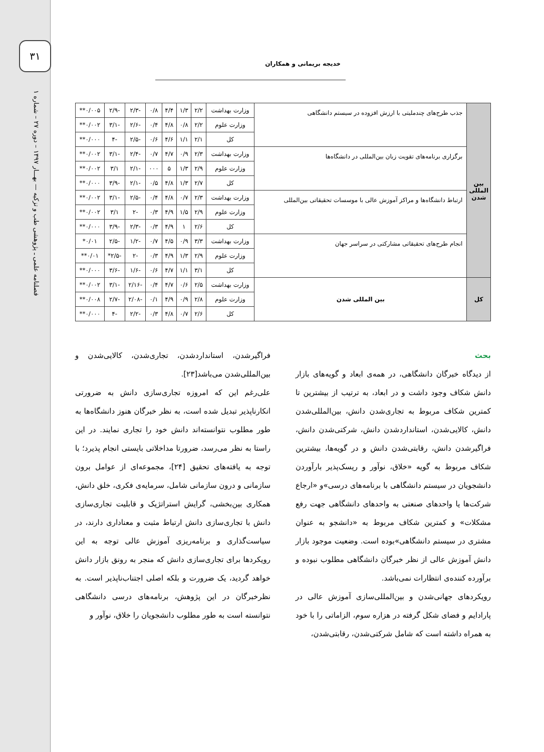۳۱
فصلنامه علمی ـ پژوهشی طب و تزکیه — بهـــار ۱۳۹۷ – دوره ۲۷ – شماره ۱
خدیجه بریمانی و همکاران
| بین المللی شدن | جذب طرح‌های چندملیتی با ارزش افزوده در سیستم دانشگاهی | وزارت بهداشت | ۲/۲ | ۱/۳ | ۴/۴ | ۰/۸ | -۲/۳ | -۲/۹ | ۰/۰۰۵** |
| | | وزارت علوم | ۲/۲ | ۰/۸ | ۴/۸ | ۰/۴ | -۲/۶ | -۳/۱ | ۰/۰۰۲** |
| | | کل | ۲/۱ | ۱/۱ | ۴/۶ | ۰/۶ | -۲/۵ | -۴ | ۰/۰۰۰** |
| | برگزاری برنامه‌های تقویت زبان بین‌المللی در دانشگاه‌ها | وزارت بهداشت | ۲/۳ | ۰/۹ | ۴/۷ | ۰/۷ | -۲/۴ | -۳/۱ | ۰/۰۰۲** |
| | | وزارت علوم | ۲/۹ | ۱/۳ | ۵ | ۰۰۰ | -۲/۱ | ۳/۱ | ۰/۰۰۲** |
| | | کل | ۲/۷ | ۱/۳ | ۴/۸ | ۰/۵ | -۲/۱ | -۳/۹ | ۰/۰۰۰** |
| | ارتباط دانشگاه‌ها و مراکز آموزش عالی با موسسات تحقیقاتی بین‌المللی | وزارت بهداشت | ۲/۳ | ۰/۷ | ۴/۸ | ۰/۴ | -۲/۵ | -۳/۱ | ۰/۰۰۲** |
| | | وزارت علوم | ۲/۹ | ۱/۵ | ۴/۹ | ۰/۳ | -۲ | ۳/۱ | ۰/۰۰۲** |
| | | کل | ۲/۶ | ۱ | ۴/۹ | ۰/۳ | -۲/۳ | -۳/۹ | ۰/۰۰۰** |
| | انجام طرح‌های تحقیقاتی مشارکتی در سراسر جهان | وزارت بهداشت | ۳/۳ | ۰/۹ | ۴/۵ | ۰/۷ | -۱/۲ | -۲/۵ | ۰/۰۱* |
| | | وزارت علوم | ۲/۹ | ۱/۳ | ۴/۹ | ۰/۳ | -۲ | -۲/۵* | ۰/۰۱** |
| | | کل | ۳/۱ | ۱/۱ | ۴/۷ | ۰/۶ | -۱/۶ | -۳/۶ | ۰/۰۰۰** |
| کل | بین المللی شدن | وزارت بهداشت | ۲/۵ | ۰/۶ | ۴/۷ | ۰/۴ | -۲/۱۶ | -۳/۱ | ۰/۰۰۲** |
| | | وزارت علوم | ۲/۸ | ۰/۹ | ۴/۹ | ۰/۱ | -۲/۰۸ | -۲/۷ | ۰/۰۰۸** |
| | | کل | ۲/۶ | ۰/۷ | ۴/۸ | ۰/۳ | -۲/۲ | -۴ | ۰/۰۰۰** |
بحث
از دیدگاه خبرگان دانشگاهی، در همه‌ی ابعاد و گویه‌های بازار دانش شکاف وجود داشت و در ابعاد، به ترتیب از بیشترین تا کمترین شکاف مربوط به تجاری‌شدن دانش، بین‌المللی‌شدن دانش، کالایی‌شدن، استانداردشدن دانش، شرکتی‌شدن دانش، فراگیرشدن دانش، رقابتی‌شدن دانش و در گویه‌ها، بیشترین شکاف مربوط به گویه «خلاق، نوآور و ریسک‌پذیر بارآوردن دانشجویان در سیستم دانشگاهی با برنامه‌های درسی»و «ارجاع شرکت‌ها یا واحدهای صنعتی به واحدهای دانشگاهی جهت رفع مشکلات» و کمترین شکاف مربوط به «دانشجو به عنوان مشتری در سیستم دانشگاهی»بوده است. وضعیت موجود بازار دانش آموزش عالی از نظر خبرگان دانشگاهی مطلوب نبوده و برآورده کننده‌ی انتظارات نمی‌باشد.
رویکردهای جهانی‌شدن و بین‌المللی‌سازی آموزش عالی در پارادایم و فضای شکل گرفته در هزاره سوم، الزاماتی را با خود به همراه داشته است که شامل شرکتی‌شدن، رقابتی‌شدن،
فراگیرشدن، استانداردشدن، تجاری‌شدن، کالایی‌شدن و بین‌المللی‌شدن می‌باشد[۲۳].
علی‌رغم این که امروزه تجاری‌سازی دانش به ضرورتی انکارناپذیر تبدیل شده است، به نظر خبرگان هنوز دانشگاه‌ها به طور مطلوب نتوانسته‌اند دانش خود را تجاری نمایند. در این راستا به نظر می‌رسد، ضرورتا مداخلاتی بایستی انجام پذیرد؛ با توجه به یافته‌های تحقیق [۲۴]، مجموعه‌ای از عوامل برون سازمانی و درون سازمانی شامل، سرمایه‌ی فکری، خلق دانش، همکاری بین‌بخشی، گرایش استراتژیک و قابلیت تجاری‌سازی دانش با تجاری‌سازی دانش ارتباط مثبت و معناداری دارند، در سیاست‌گذاری و برنامه‌ریزی آموزش عالی توجه به این رویکردها برای تجاری‌سازی دانش که منجر به رونق بازار دانش خواهد گردید، یک ضرورت و بلکه اصلی اجتناب‌ناپذیر است. به نظرخبرگان در این پژوهش، برنامه‌های درسی دانشگاهی نتوانسته است به طور مطلوب دانشجویان را خلاق، نوآور و